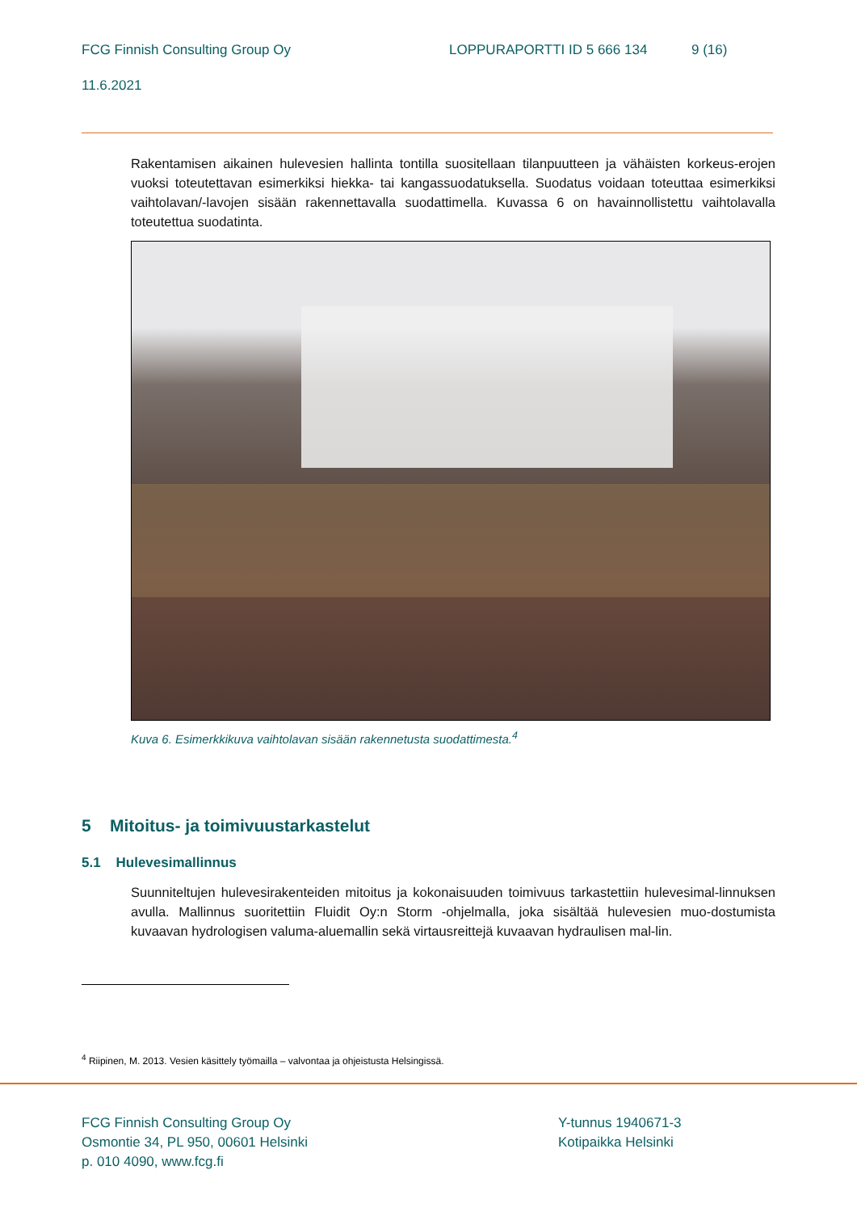FCG Finnish Consulting Group Oy LOPPURAPORTTI ID 5 666 134 9 (16)
11.6.2021
Rakentamisen aikainen hulevesien hallinta tontilla suositellaan tilanpuutteen ja vähäisten korkeus-erojen vuoksi toteutettavan esimerkiksi hiekka- tai kangassuodatuksella. Suodatus voidaan toteuttaa esimerkiksi vaihtolavan/-lavojen sisään rakennettavalla suodattimella. Kuvassa 6 on havainnollistettu vaihtolavalla toteutettua suodatinta.
Kuva 6. Esimerkkikuva vaihtolavan sisään rakennetusta suodattimesta.<sup>4</sup>
5 Mitoitus- ja toimivuustarkastelut
5.1 Hulevesimallinnus
Suunniteltujen hulevesirakenteiden mitoitus ja kokonaisuuden toimivuus tarkastettiin hulevesimal-linnuksen avulla. Mallinnus suoritettiin Fluidit Oy:n Storm -ohjelmalla, joka sisältää hulevesien muo-dostumista kuvaavan hydrologisen valuma-aluemallin sekä virtausreittejä kuvaavan hydraulisen mal-lin.
<sup>4</sup> Riipinen, M. 2013. Vesien käsittely työmailla – valvontaa ja ohjeistusta Helsingissä.
FCG Finnish Consulting Group Oy
Osmontie 34, PL 950, 00601 Helsinki
p. 010 4090, www.fcg.fi
Y-tunnus 1940671-3
Kotipaikka Helsinki